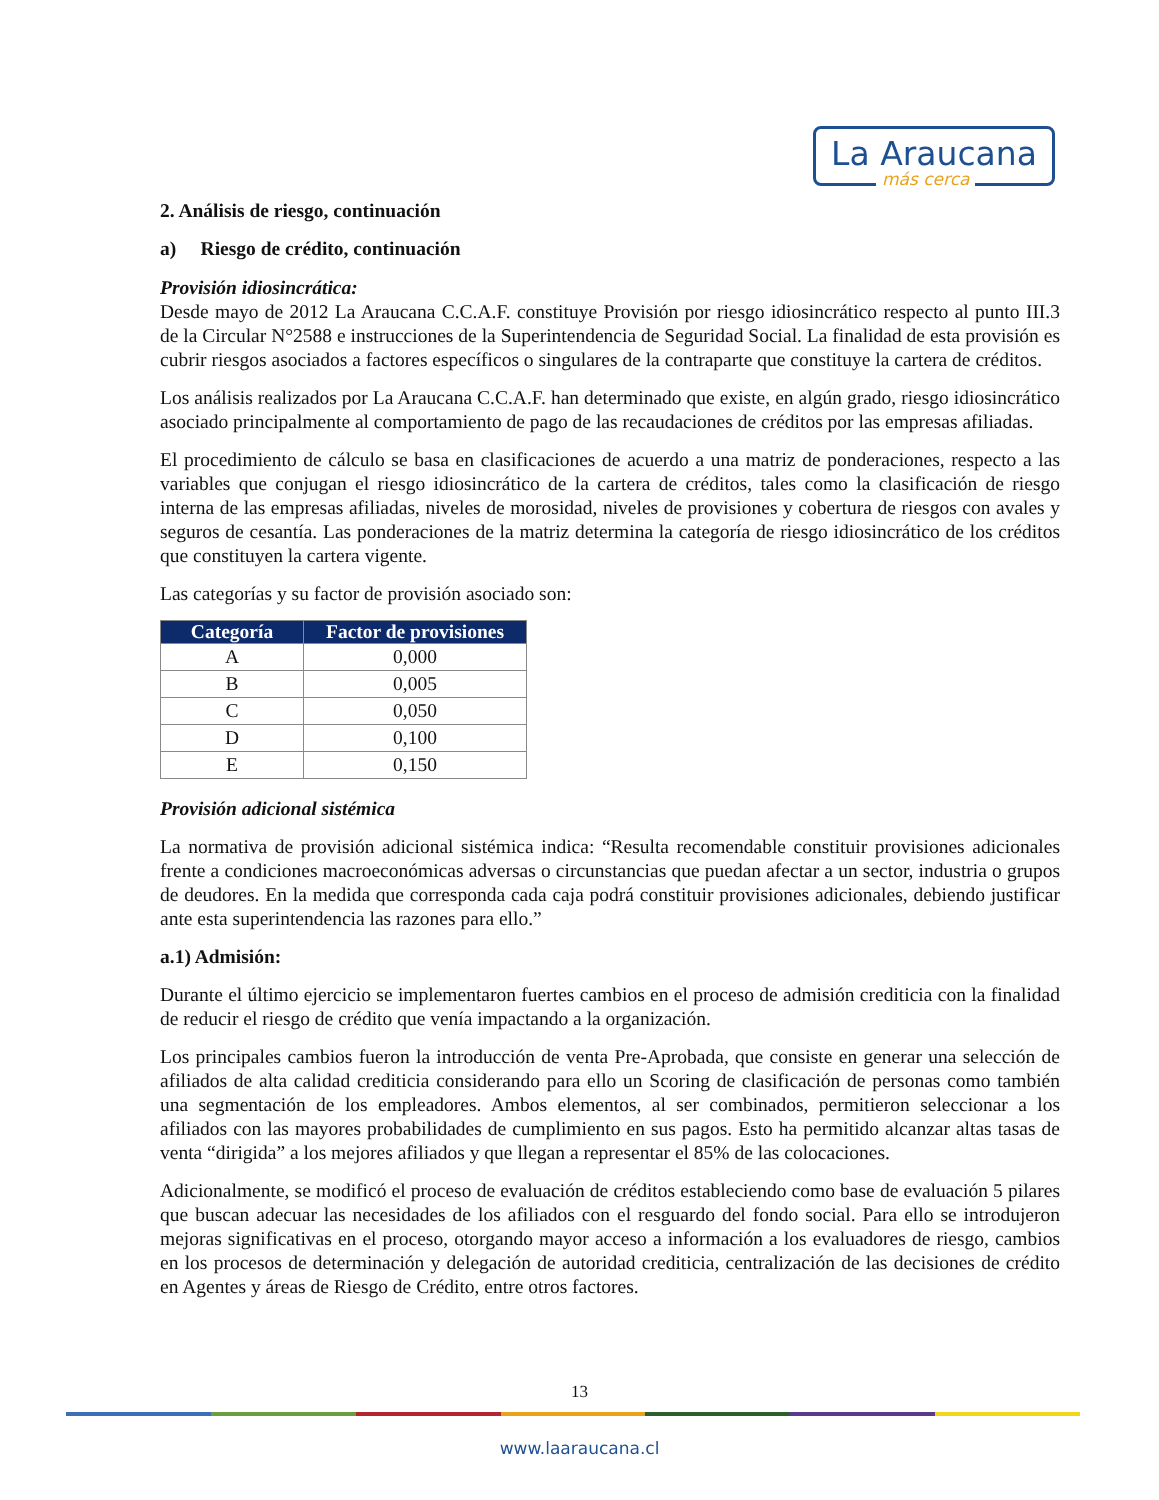La Araucana
más cerca
2. Análisis de riesgo, continuación
a) Riesgo de crédito, continuación
Provisión idiosincrática:
Desde mayo de 2012 La Araucana C.C.A.F. constituye Provisión por riesgo idiosincrático respecto al punto III.3 de la Circular N°2588 e instrucciones de la Superintendencia de Seguridad Social. La finalidad de esta provisión es cubrir riesgos asociados a factores específicos o singulares de la contraparte que constituye la cartera de créditos.
Los análisis realizados por La Araucana C.C.A.F. han determinado que existe, en algún grado, riesgo idiosincrático asociado principalmente al comportamiento de pago de las recaudaciones de créditos por las empresas afiliadas.
El procedimiento de cálculo se basa en clasificaciones de acuerdo a una matriz de ponderaciones, respecto a las variables que conjugan el riesgo idiosincrático de la cartera de créditos, tales como la clasificación de riesgo interna de las empresas afiliadas, niveles de morosidad, niveles de provisiones y cobertura de riesgos con avales y seguros de cesantía. Las ponderaciones de la matriz determina la categoría de riesgo idiosincrático de los créditos que constituyen la cartera vigente.
Las categorías y su factor de provisión asociado son:
| Categoría | Factor de provisiones |
| --- | --- |
| A | 0,000 |
| B | 0,005 |
| C | 0,050 |
| D | 0,100 |
| E | 0,150 |
Provisión adicional sistémica
La normativa de provisión adicional sistémica indica: “Resulta recomendable constituir provisiones adicionales frente a condiciones macroeconómicas adversas o circunstancias que puedan afectar a un sector, industria o grupos de deudores. En la medida que corresponda cada caja podrá constituir provisiones adicionales, debiendo justificar ante esta superintendencia las razones para ello.”
a.1) Admisión:
Durante el último ejercicio se implementaron fuertes cambios en el proceso de admisión crediticia con la finalidad de reducir el riesgo de crédito que venía impactando a la organización.
Los principales cambios fueron la introducción de venta Pre-Aprobada, que consiste en generar una selección de afiliados de alta calidad crediticia considerando para ello un Scoring de clasificación de personas como también una segmentación de los empleadores. Ambos elementos, al ser combinados, permitieron seleccionar a los afiliados con las mayores probabilidades de cumplimiento en sus pagos. Esto ha permitido alcanzar altas tasas de venta “dirigida” a los mejores afiliados y que llegan a representar el 85% de las colocaciones.
Adicionalmente, se modificó el proceso de evaluación de créditos estableciendo como base de evaluación 5 pilares que buscan adecuar las necesidades de los afiliados con el resguardo del fondo social. Para ello se introdujeron mejoras significativas en el proceso, otorgando mayor acceso a información a los evaluadores de riesgo, cambios en los procesos de determinación y delegación de autoridad crediticia, centralización de las decisiones de crédito en Agentes y áreas de Riesgo de Crédito, entre otros factores.
13
www.laaraucana.cl